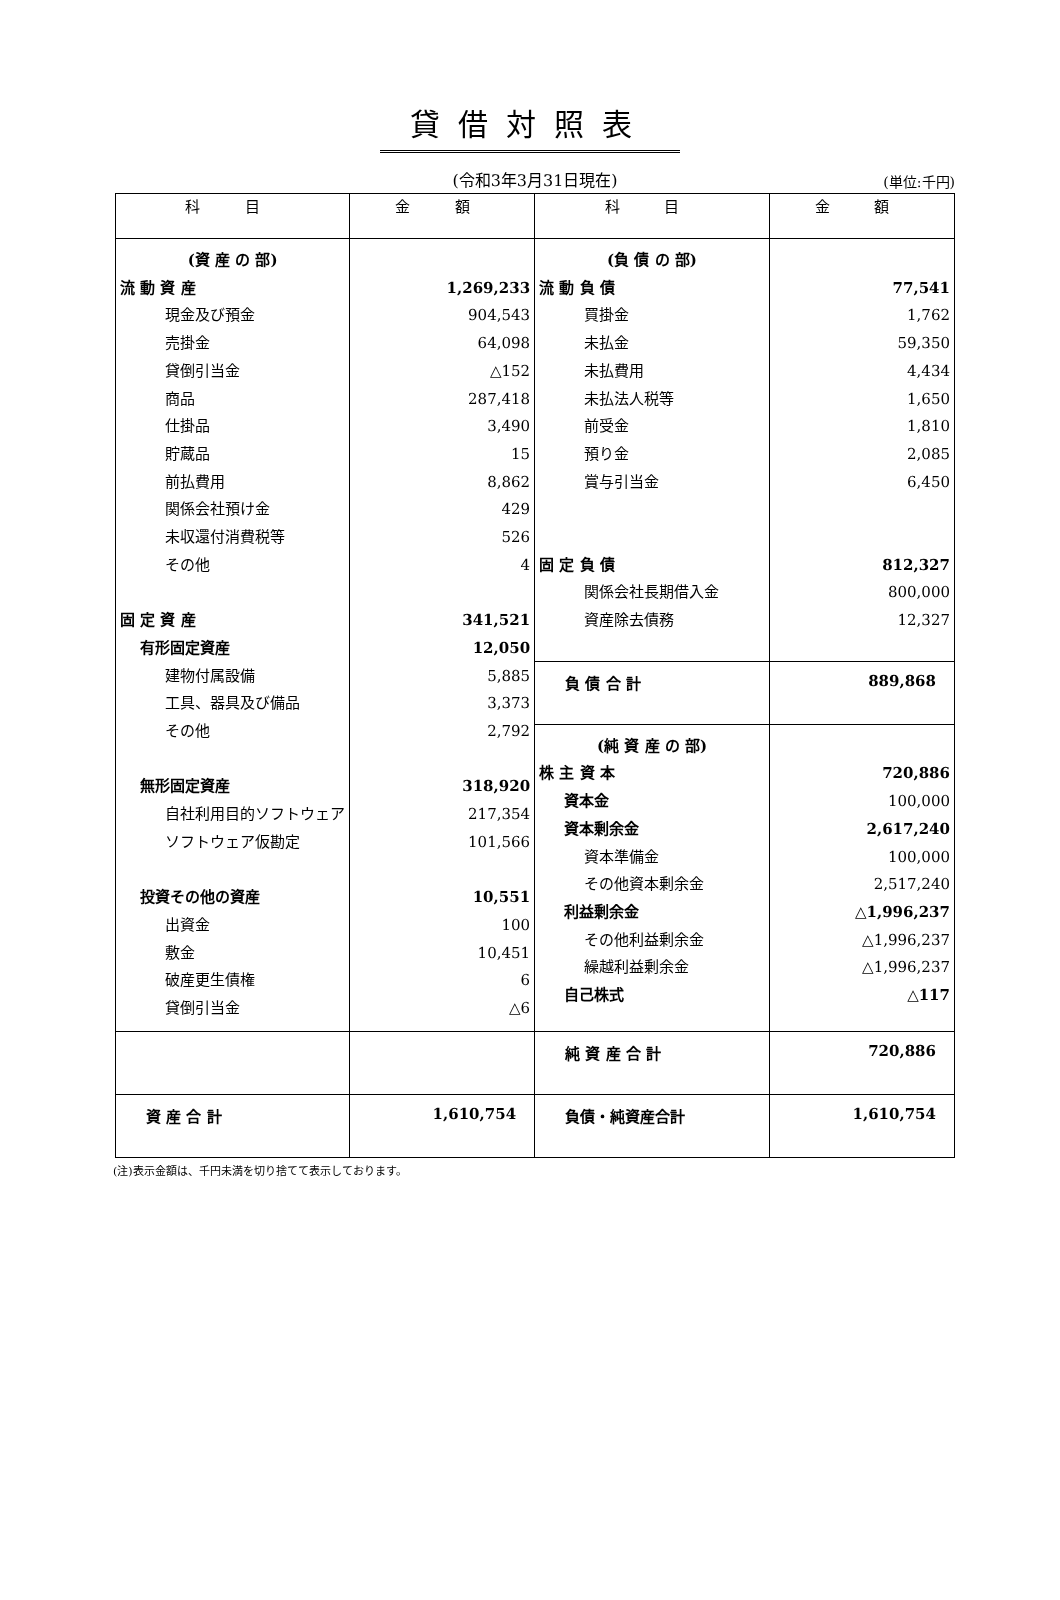貸借対照表
(令和3年3月31日現在)
(単位:千円)
| 科 目 | 金 額 | 科 目 | 金 額 |
| --- | --- | --- | --- |
| (資 産 の 部) 流 動 資 産 現金及び預金 売掛金 貸倒引当金 商品 仕掛品 貯蔵品 前払費用 関係会社預け金 未収還付消費税等 その他 固 定 資 産 有形固定資産 建物付属設備 工具、器具及び備品 その他 無形固定資産 自社利用目的ソフトウェア ソフトウェア仮勘定 投資その他の資産 出資金 敷金 破産更生債権 貸倒引当金 | 1,269,233 904,543 64,098 △152 287,418 3,490 15 8,862 429 526 4 341,521 12,050 5,885 3,373 2,792 318,920 217,354 101,566 10,551 100 10,451 6 △6 | (負 債 の 部) 流 動 負 債 買掛金 未払金 未払費用 未払法人税等 前受金 預り金 賞与引当金 固 定 負 債 関係会社長期借入金 資産除去債務 | 77,541 1,762 59,350 4,434 1,650 1,810 2,085 6,450 812,327 800,000 12,327 |
| | | 負 債 合 計 | 889,868 |
| | | (純 資 産 の 部) 株 主 資 本 資本金 資本剰余金 資本準備金 その他資本剰余金 利益剰余金 その他利益剰余金 繰越利益剰余金 自己株式 | 720,886 100,000 2,617,240 100,000 2,517,240 △1,996,237 △1,996,237 △1,996,237 △117 |
| | | 純 資 産 合 計 | 720,886 |
| 資 産 合 計 | 1,610,754 | 負債・純資産合計 | 1,610,754 |
(注)表示金額は、千円未満を切り捨てて表示しております。